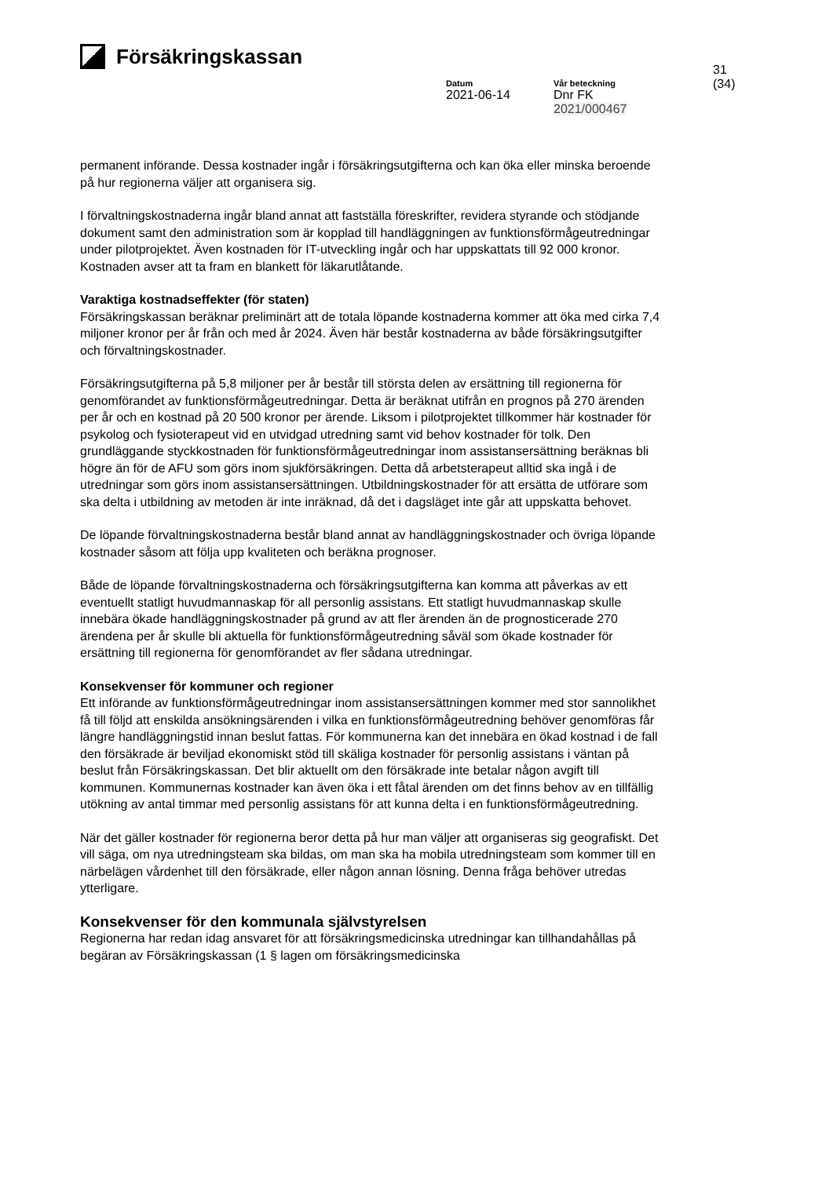Försäkringskassan
31 (34)
Datum
2021-06-14
Vår beteckning
Dnr FK 2021/000467
permanent införande. Dessa kostnader ingår i försäkringsutgifterna och kan öka eller minska beroende på hur regionerna väljer att organisera sig.
I förvaltningskostnaderna ingår bland annat att fastställa föreskrifter, revidera styrande och stödjande dokument samt den administration som är kopplad till handläggningen av funktionsförmågeutredningar under pilotprojektet. Även kostnaden för IT-utveckling ingår och har uppskattats till 92 000 kronor. Kostnaden avser att ta fram en blankett för läkarutlåtande.
Varaktiga kostnadseffekter (för staten)
Försäkringskassan beräknar preliminärt att de totala löpande kostnaderna kommer att öka med cirka 7,4 miljoner kronor per år från och med år 2024. Även här består kostnaderna av både försäkringsutgifter och förvaltningskostnader.
Försäkringsutgifterna på 5,8 miljoner per år består till största delen av ersättning till regionerna för genomförandet av funktionsförmågeutredningar. Detta är beräknat utifrån en prognos på 270 ärenden per år och en kostnad på 20 500 kronor per ärende. Liksom i pilotprojektet tillkommer här kostnader för psykolog och fysioterapeut vid en utvidgad utredning samt vid behov kostnader för tolk. Den grundläggande styckkostnaden för funktionsförmågeutredningar inom assistansersättning beräknas bli högre än för de AFU som görs inom sjukförsäkringen. Detta då arbetsterapeut alltid ska ingå i de utredningar som görs inom assistansersättningen. Utbildningskostnader för att ersätta de utförare som ska delta i utbildning av metoden är inte inräknad, då det i dagsläget inte går att uppskatta behovet.
De löpande förvaltningskostnaderna består bland annat av handläggningskostnader och övriga löpande kostnader såsom att följa upp kvaliteten och beräkna prognoser.
Både de löpande förvaltningskostnaderna och försäkringsutgifterna kan komma att påverkas av ett eventuellt statligt huvudmannaskap för all personlig assistans. Ett statligt huvudmannaskap skulle innebära ökade handläggningskostnader på grund av att fler ärenden än de prognosticerade 270 ärendena per år skulle bli aktuella för funktionsförmågeutredning såväl som ökade kostnader för ersättning till regionerna för genomförandet av fler sådana utredningar.
Konsekvenser för kommuner och regioner
Ett införande av funktionsförmågeutredningar inom assistansersättningen kommer med stor sannolikhet få till följd att enskilda ansökningsärenden i vilka en funktionsförmågeutredning behöver genomföras får längre handläggningstid innan beslut fattas. För kommunerna kan det innebära en ökad kostnad i de fall den försäkrade är beviljad ekonomiskt stöd till skäliga kostnader för personlig assistans i väntan på beslut från Försäkringskassan. Det blir aktuellt om den försäkrade inte betalar någon avgift till kommunen. Kommunernas kostnader kan även öka i ett fåtal ärenden om det finns behov av en tillfällig utökning av antal timmar med personlig assistans för att kunna delta i en funktionsförmågeutredning.
När det gäller kostnader för regionerna beror detta på hur man väljer att organiseras sig geografiskt. Det vill säga, om nya utredningsteam ska bildas, om man ska ha mobila utredningsteam som kommer till en närbelägen vårdenhet till den försäkrade, eller någon annan lösning. Denna fråga behöver utredas ytterligare.
Konsekvenser för den kommunala självstyrelsen
Regionerna har redan idag ansvaret för att försäkringsmedicinska utredningar kan tillhandahållas på begäran av Försäkringskassan (1 § lagen om försäkringsmedicinska